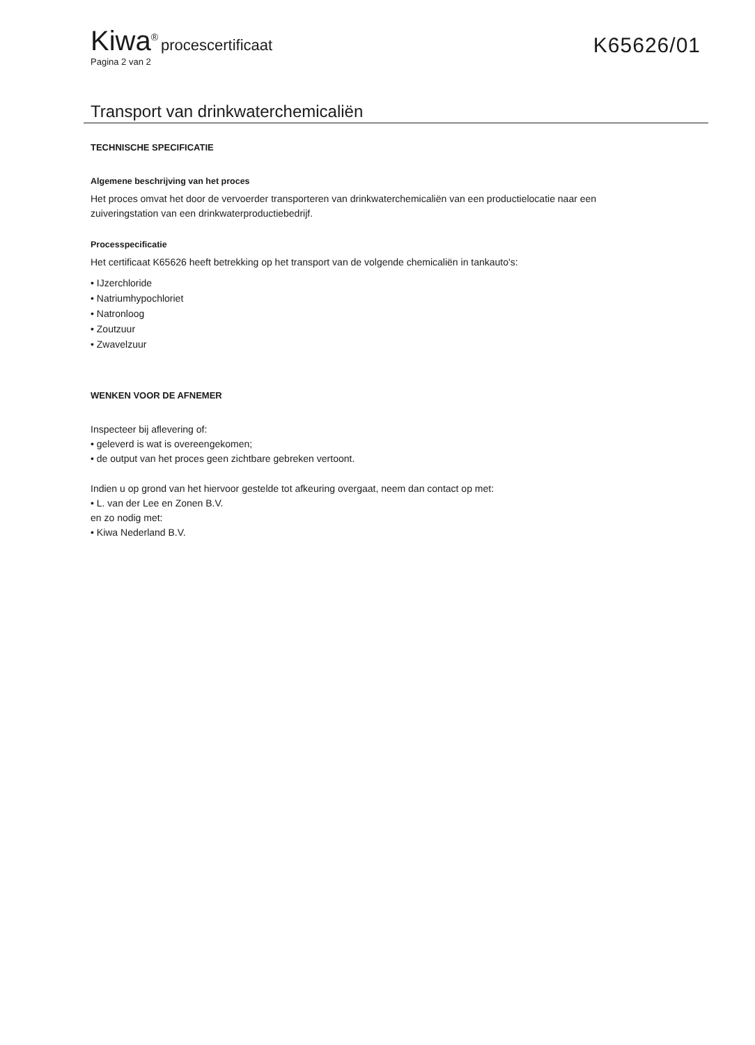Kiwa<sup>®</sup> procescertificaat
K65626/01
Pagina 2 van 2
Transport van drinkwaterchemicaliën
TECHNISCHE SPECIFICATIE
Algemene beschrijving van het proces
Het proces omvat het door de vervoerder transporteren van drinkwaterchemicaliën van een productielocatie naar een zuiveringstation van een drinkwaterproductiebedrijf.
Processpecificatie
Het certificaat K65626 heeft betrekking op het transport van de volgende chemicaliën in tankauto's:
• IJzerchloride
• Natriumhypochloriet
• Natronloog
• Zoutzuur
• Zwavelzuur
WENKEN VOOR DE AFNEMER
Inspecteer bij aflevering of:
• geleverd is wat is overeengekomen;
• de output van het proces geen zichtbare gebreken vertoont.
Indien u op grond van het hiervoor gestelde tot afkeuring overgaat, neem dan contact op met:
• L. van der Lee en Zonen B.V.
en zo nodig met:
• Kiwa Nederland B.V.